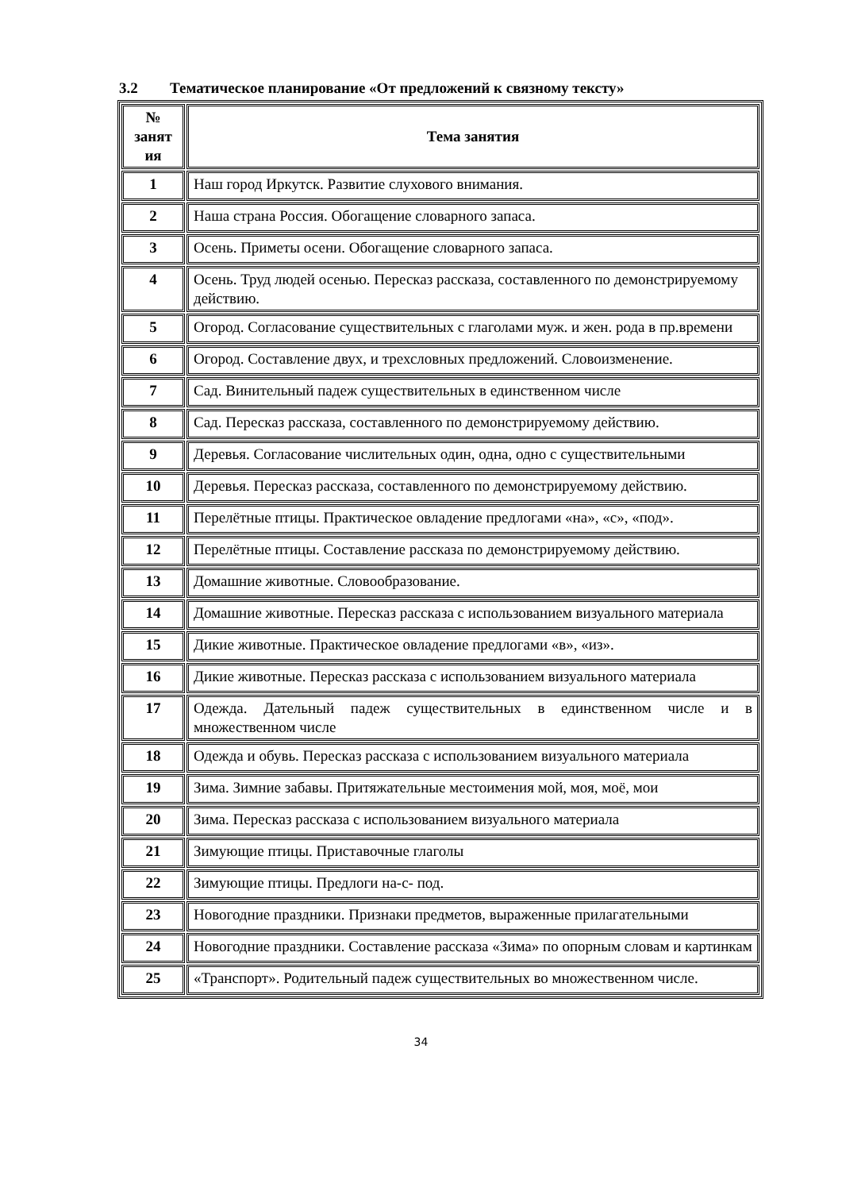3.2 Тематическое планирование «От предложений к связному тексту»
| № занят ия | Тема занятия |
| --- | --- |
| 1 | Наш город Иркутск. Развитие слухового внимания. |
| 2 | Наша страна Россия. Обогащение словарного запаса. |
| 3 | Осень. Приметы осени. Обогащение словарного запаса. |
| 4 | Осень. Труд людей осенью. Пересказ рассказа, составленного по демонстрируемому действию. |
| 5 | Огород. Согласование существительных с глаголами муж. и жен. рода в пр.времени |
| 6 | Огород. Составление двух, и трехсловных предложений. Словоизменение. |
| 7 | Сад. Винительный падеж существительных в единственном числе |
| 8 | Сад. Пересказ рассказа, составленного по демонстрируемому действию. |
| 9 | Деревья. Согласование числительных один, одна, одно с существительными |
| 10 | Деревья. Пересказ рассказа, составленного по демонстрируемому действию. |
| 11 | Перелётные птицы. Практическое овладение предлогами «на», «с», «под». |
| 12 | Перелётные птицы. Составление рассказа по демонстрируемому действию. |
| 13 | Домашние животные. Словообразование. |
| 14 | Домашние животные. Пересказ рассказа с использованием визуального материала |
| 15 | Дикие животные. Практическое овладение предлогами «в», «из». |
| 16 | Дикие животные. Пересказ рассказа с использованием визуального материала |
| 17 | Одежда. Дательный падеж существительных в единственном числе и в множественном числе |
| 18 | Одежда и обувь. Пересказ рассказа с использованием визуального материала |
| 19 | Зима. Зимние забавы. Притяжательные местоимения мой, моя, моё, мои |
| 20 | Зима. Пересказ рассказа с использованием визуального материала |
| 21 | Зимующие птицы. Приставочные глаголы |
| 22 | Зимующие птицы. Предлоги на-с- под. |
| 23 | Новогодние праздники. Признаки предметов, выраженные прилагательными |
| 24 | Новогодние праздники. Составление рассказа «Зима» по опорным словам и картинкам |
| 25 | «Транспорт». Родительный падеж существительных во множественном числе. |
34